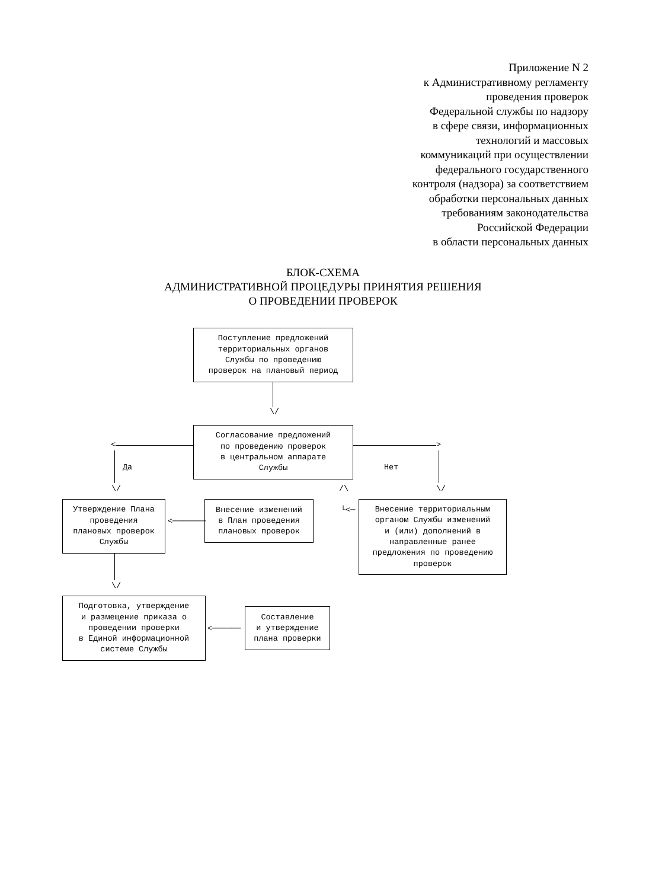Приложение N 2
к Административному регламенту
проведения проверок
Федеральной службы по надзору
в сфере связи, информационных
технологий и массовых
коммуникаций при осуществлении
федерального государственного
контроля (надзора) за соответствием
обработки персональных данных
требованиям законодательства
Российской Федерации
в области персональных данных
БЛОК-СХЕМА
АДМИНИСТРАТИВНОЙ ПРОЦЕДУРЫ ПРИНЯТИЯ РЕШЕНИЯ
О ПРОВЕДЕНИИ ПРОВЕРОК
Поступление предложений
территориальных органов
Службы по проведению
проверок на плановый период
\/
Согласование предложений
по проведению проверок
в центральном аппарате
Службы
<
Да
\/
>
Нет
\/
/\
└<─
Утверждение Плана
проведения
плановых проверок
Службы
<───────
Внесение изменений
в План проведения
плановых проверок
Внесение территориальным
органом Службы изменений
и (или) дополнений в
направленные ранее
предложения по проведению
проверок
\/
Подготовка, утверждение
и размещение приказа о
проведении проверки
в Единой информационной
системе Службы
<──────
Составление
и утверждение
плана проверки